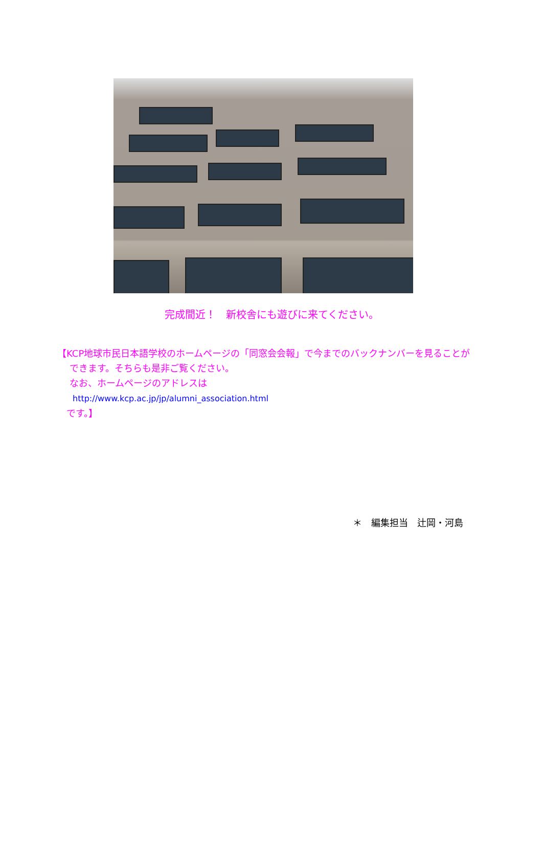完成間近！　新校舎にも遊びに来てください。
【KCP地球市民日本語学校のホームページの「同窓会会報」で今までのバックナンバーを見ることが
できます。そちらも是非ご覧ください。
なお、ホームページのアドレスは
http://www.kcp.ac.jp/jp/alumni_association.html
です。】
＊　編集担当　辻岡・河島